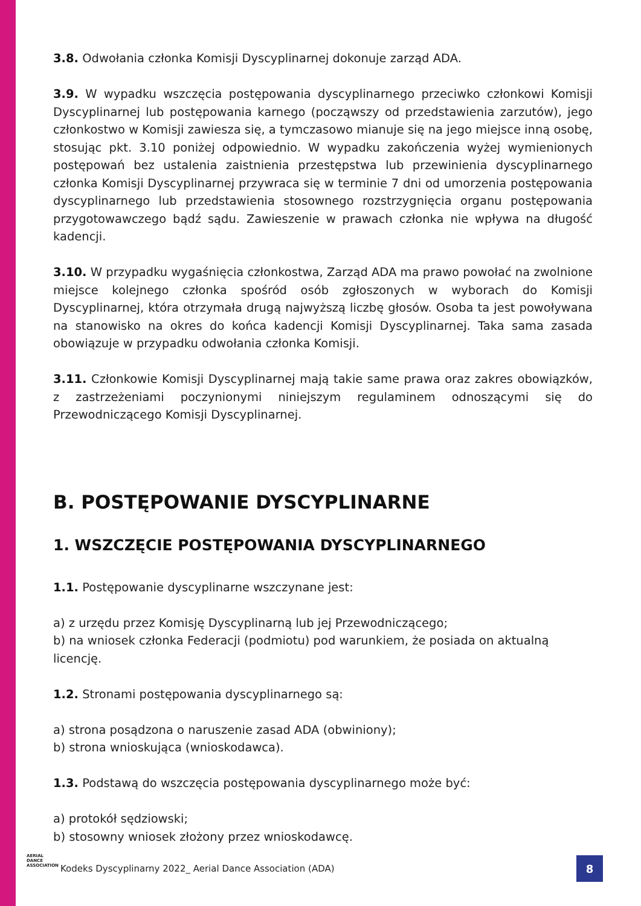3.8. Odwołania członka Komisji Dyscyplinarnej dokonuje zarząd ADA.
3.9. W wypadku wszczęcia postępowania dyscyplinarnego przeciwko członkowi Komisji Dyscyplinarnej lub postępowania karnego (począwszy od przedstawienia zarzutów), jego członkostwo w Komisji zawiesza się, a tymczasowo mianuje się na jego miejsce inną osobę, stosując pkt. 3.10 poniżej odpowiednio. W wypadku zakończenia wyżej wymienionych postępowań bez ustalenia zaistnienia przestępstwa lub przewinienia dyscyplinarnego członka Komisji Dyscyplinarnej przywraca się w terminie 7 dni od umorzenia postępowania dyscyplinarnego lub przedstawienia stosownego rozstrzygnięcia organu postępowania przygotowawczego bądź sądu. Zawieszenie w prawach członka nie wpływa na długość kadencji.
3.10. W przypadku wygaśnięcia członkostwa, Zarząd ADA ma prawo powołać na zwolnione miejsce kolejnego członka spośród osób zgłoszonych w wyborach do Komisji Dyscyplinarnej, która otrzymała drugą najwyższą liczbę głosów. Osoba ta jest powoływana na stanowisko na okres do końca kadencji Komisji Dyscyplinarnej. Taka sama zasada obowiązuje w przypadku odwołania członka Komisji.
3.11. Członkowie Komisji Dyscyplinarnej mają takie same prawa oraz zakres obowiązków, z zastrzeżeniami poczynionymi niniejszym regulaminem odnoszącymi się do Przewodniczącego Komisji Dyscyplinarnej.
B. POSTĘPOWANIE DYSCYPLINARNE
1. WSZCZĘCIE POSTĘPOWANIA DYSCYPLINARNEGO
1.1. Postępowanie dyscyplinarne wszczynane jest:
a) z urzędu przez Komisję Dyscyplinarną lub jej Przewodniczącego;
b) na wniosek członka Federacji (podmiotu) pod warunkiem, że posiada on aktualną licencję.
1.2. Stronami postępowania dyscyplinarnego są:
a) strona posądzona o naruszenie zasad ADA (obwiniony);
b) strona wnioskująca (wnioskodawca).
1.3. Podstawą do wszczęcia postępowania dyscyplinarnego może być:
a) protokół sędziowski;
b) stosowny wniosek złożony przez wnioskodawcę.
AERIAL
DANCE
ASSOCIATION
Kodeks Dyscyplinarny 2022_ Aerial Dance Association (ADA)
8